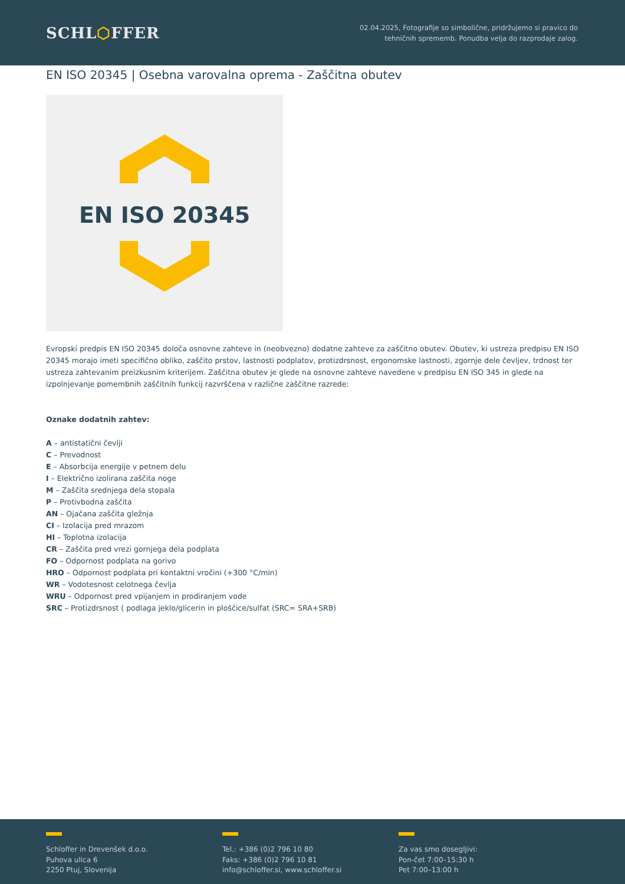SCHL⬡FFER
02.04.2025, Fotografije so simbolične, pridržujemo si pravico do
tehničnih sprememb. Ponudba velja do razprodaje zalog.
EN ISO 20345 | Osebna varovalna oprema - Zaščitna obutev
EN ISO 20345
Evropski predpis EN ISO 20345 določa osnovne zahteve in (neobvezno) dodatne zahteve za zaščitno obutev. Obutev, ki ustreza predpisu EN ISO 20345 morajo imeti specifično obliko, zaščito prstov, lastnosti podplatov, protizdrsnost, ergonomske lastnosti, zgornje dele čevljev, trdnost ter ustreza zahtevanim preizkusnim kriterijem. Zaščitna obutev je glede na osnovne zahteve navedene v predpisu EN ISO 345 in glede na izpolnjevanje pomembnih zaščitnih funkcij razvrščena v različne zaščitne razrede:
Oznake dodatnih zahtev:
A – antistatični čevlji
C – Prevodnost
E – Absorbcija energije v petnem delu
I – Električno izolirana zaščita noge
M – Zaščita srednjega dela stopala
P – Protivbodna zaščita
AN – Ojačana zaščita gležnja
CI – Izolacija pred mrazom
HI – Toplotna izolacija
CR – Zaščita pred vrezi gornjega dela podplata
FO – Odpornost podplata na gorivo
HRO – Odpornost podplata pri kontaktni vročini (+300 °C/min)
WR – Vodotesnost celotnega čevlja
WRU – Odpornost pred vpijanjem in prodiranjem vode
SRC – Protizdrsnost ( podlaga jeklo/glicerin in ploščice/sulfat (SRC= SRA+SRB)
Schloffer in Drevenšek d.o.o.
Puhova ulica 6
2250 Ptuj, Slovenija
Tel.: +386 (0)2 796 10 80
Faks: +386 (0)2 796 10 81
info@schloffer.si, www.schloffer.si
Za vas smo dosegljivi:
Pon-čet 7:00–15:30 h
Pet 7:00–13:00 h